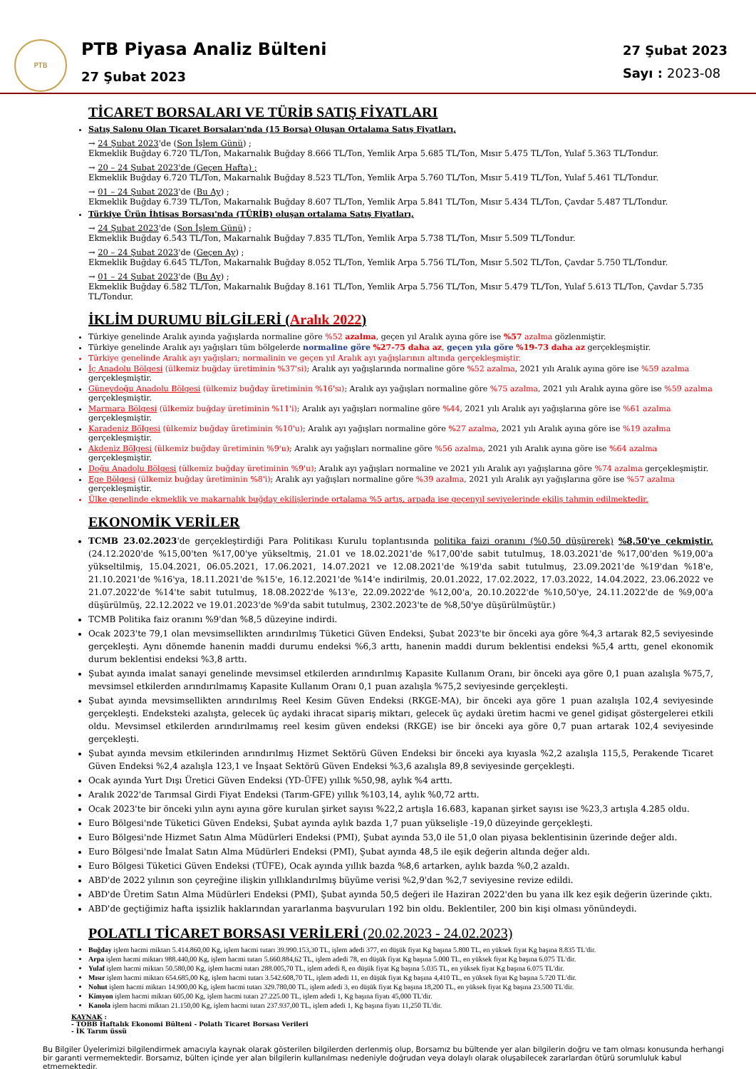PTB
PTB Piyasa Analiz Bülteni
27 Şubat 2023
27 Şubat 2023
Sayı : 2023-08
TİCARET BORSALARI VE TÜRİB SATIŞ FİYATLARI
Satış Salonu Olan Ticaret Borsaları'nda (15 Borsa) Oluşan Ortalama Satış Fiyatları,
→ 24 Şubat 2023'de (Son İşlem Günü) ;
Ekmeklik Buğday 6.720 TL/Ton, Makarnalık Buğday 8.666 TL/Ton, Yemlik Arpa 5.685 TL/Ton, Mısır 5.475 TL/Ton, Yulaf 5.363 TL/Tondur.
→ 20 – 24 Şubat 2023'de (Geçen Hafta) ;
Ekmeklik Buğday 6.720 TL/Ton, Makarnalık Buğday 8.523 TL/Ton, Yemlik Arpa 5.760 TL/Ton, Mısır 5.419 TL/Ton, Yulaf 5.461 TL/Tondur.
→ 01 – 24 Şubat 2023'de (Bu Ay) ;
Ekmeklik Buğday 6.739 TL/Ton, Makarnalık Buğday 8.607 TL/Ton, Yemlik Arpa 5.841 TL/Ton, Mısır 5.434 TL/Ton, Çavdar 5.487 TL/Tondur.
Türkiye Ürün İhtisas Borsası'nda (TÜRİB) oluşan ortalama Satış Fiyatları,
→ 24 Şubat 2023'de (Son İşlem Günü) ;
Ekmeklik Buğday 6.543 TL/Ton, Makarnalık Buğday 7.835 TL/Ton, Yemlik Arpa 5.738 TL/Ton, Mısır 5.509 TL/Tondur.
→ 20 – 24 Şubat 2023'de (Geçen Ay) ;
Ekmeklik Buğday 6.645 TL/Ton, Makarnalık Buğday 8.052 TL/Ton, Yemlik Arpa 5.756 TL/Ton, Mısır 5.502 TL/Ton, Çavdar 5.750 TL/Tondur.
→ 01 – 24 Şubat 2023'de (Bu Ay) ;
Ekmeklik Buğday 6.582 TL/Ton, Makarnalık Buğday 8.161 TL/Ton, Yemlik Arpa 5.756 TL/Ton, Mısır 5.479 TL/Ton, Yulaf 5.613 TL/Ton, Çavdar 5.735 TL/Tondur.
İKLİM DURUMU BİLGİLERİ (Aralık 2022)
Türkiye genelinde Aralık ayında yağışlarda normaline göre %52 azalma, geçen yıl Aralık ayına göre ise %57 azalma gözlenmiştir.
Türkiye genelinde Aralık ayı yağışları tüm bölgelerde normaline göre %27-75 daha az, geçen yıla göre %19-73 daha az gerçekleşmiştir.
Türkiye genelinde Aralık ayı yağışları; normalinin ve geçen yıl Aralık ayı yağışlarının altında gerçekleşmiştir.
İç Anadolu Bölgesi (ülkemiz buğday üretiminin %37'si); Aralık ayı yağışlarında normaline göre %52 azalma, 2021 yılı Aralık ayına göre ise %59 azalma gerçekleşmiştir.
Güneydoğu Anadolu Bölgesi (ülkemiz buğday üretiminin %16'sı); Aralık ayı yağışları normaline göre %75 azalma, 2021 yılı Aralık ayına göre ise %59 azalma gerçekleşmiştir.
Marmara Bölgesi (ülkemiz buğday üretiminin %11'i); Aralık ayı yağışları normaline göre %44, 2021 yılı Aralık ayı yağışlarına göre ise %61 azalma gerçekleşmiştir.
Karadeniz Bölgesi (ülkemiz buğday üretiminin %10'u); Aralık ayı yağışları normaline göre %27 azalma, 2021 yılı Aralık ayına göre ise %19 azalma gerçekleşmiştir.
Akdeniz Bölgesi (ülkemiz buğday üretiminin %9'u); Aralık ayı yağışları normaline göre %56 azalma, 2021 yılı Aralık ayına göre ise %64 azalma gerçekleşmiştir.
Doğu Anadolu Bölgesi (ülkemiz buğday üretiminin %9'u); Aralık ayı yağışları normaline ve 2021 yılı Aralık ayı yağışlarına göre %74 azalma gerçekleşmiştir.
Ege Bölgesi (ülkemiz buğday üretiminin %8'i); Aralık ayı yağışları normaline göre %39 azalma, 2021 yılı Aralık ayı yağışlarına göre ise %57 azalma gerçekleşmiştir.
Ülke genelinde ekmeklik ve makarnalık buğday ekilişlerinde ortalama %5 artış, arpada ise geçenyıl seviyelerinde ekiliş tahmin edilmektedir.
EKONOMİK VERİLER
TCMB 23.02.2023'de gerçekleştirdiği Para Politikası Kurulu toplantısında politika faizi oranını (%0,50 düşürerek) %8,50'ye çekmiştir. (24.12.2020'de %15,00'ten %17,00'ye yükseltmiş, 21.01 ve 18.02.2021'de %17,00'de sabit tutulmuş, 18.03.2021'de %17,00'den %19,00'a yükseltilmiş, 15.04.2021, 06.05.2021, 17.06.2021, 14.07.2021 ve 12.08.2021'de %19'da sabit tutulmuş, 23.09.2021'de %19'dan %18'e, 21.10.2021'de %16'ya, 18.11.2021'de %15'e, 16.12.2021'de %14'e indirilmiş, 20.01.2022, 17.02.2022, 17.03.2022, 14.04.2022, 23.06.2022 ve 21.07.2022'de %14'te sabit tutulmuş, 18.08.2022'de %13'e, 22.09.2022'de %12,00'a, 20.10.2022'de %10,50'ye, 24.11.2022'de de %9,00'a düşürülmüş, 22.12.2022 ve 19.01.2023'de %9'da sabit tutulmuş, 2302.2023'te de %8,50'ye düşürülmüştür.)
TCMB Politika faiz oranını %9'dan %8,5 düzeyine indirdi.
Ocak 2023'te 79,1 olan mevsimsellikten arındırılmış Tüketici Güven Endeksi, Şubat 2023'te bir önceki aya göre %4,3 artarak 82,5 seviyesinde gerçekleşti. Aynı dönemde hanenin maddi durumu endeksi %6,3 arttı, hanenin maddi durum beklentisi endeksi %5,4 arttı, genel ekonomik durum beklentisi endeksi %3,8 arttı.
Şubat ayında imalat sanayi genelinde mevsimsel etkilerden arındırılmış Kapasite Kullanım Oranı, bir önceki aya göre 0,1 puan azalışla %75,7, mevsimsel etkilerden arındırılmamış Kapasite Kullanım Oranı 0,1 puan azalışla %75,2 seviyesinde gerçekleşti.
Şubat ayında mevsimsellikten arındırılmış Reel Kesim Güven Endeksi (RKGE-MA), bir önceki aya göre 1 puan azalışla 102,4 seviyesinde gerçekleşti. Endeksteki azalışta, gelecek üç aydaki ihracat sipariş miktarı, gelecek üç aydaki üretim hacmi ve genel gidişat göstergelerei etkili oldu. Mevsimsel etkilerden arındırılmamış reel kesim güven endeksi (RKGE) ise bir önceki aya göre 0,7 puan artarak 102,4 seviyesinde gerçekleşti.
Şubat ayında mevsim etkilerinden arındırılmış Hizmet Sektörü Güven Endeksi bir önceki aya kıyasla %2,2 azalışla 115,5, Perakende Ticaret Güven Endeksi %2,4 azalışla 123,1 ve İnşaat Sektörü Güven Endeksi %3,6 azalışla 89,8 seviyesinde gerçekleşti.
Ocak ayında Yurt Dışı Üretici Güven Endeksi (YD-ÜFE) yıllık %50,98, aylık %4 arttı.
Aralık 2022'de Tarımsal Girdi Fiyat Endeksi (Tarım-GFE) yıllık %103,14, aylık %0,72 arttı.
Ocak 2023'te bir önceki yılın aynı ayına göre kurulan şirket sayısı %22,2 artışla 16.683, kapanan şirket sayısı ise %23,3 artışla 4.285 oldu.
Euro Bölgesi'nde Tüketici Güven Endeksi, Şubat ayında aylık bazda 1,7 puan yükselişle -19,0 düzeyinde gerçekleşti.
Euro Bölgesi'nde Hizmet Satın Alma Müdürleri Endeksi (PMI), Şubat ayında 53,0 ile 51,0 olan piyasa beklentisinin üzerinde değer aldı.
Euro Bölgesi'nde İmalat Satın Alma Müdürleri Endeksi (PMI), Şubat ayında 48,5 ile eşik değerin altında değer aldı.
Euro Bölgesi Tüketici Güven Endeksi (TÜFE), Ocak ayında yıllık bazda %8,6 artarken, aylık bazda %0,2 azaldı.
ABD'de 2022 yılının son çeyreğine ilişkin yıllıklandırılmış büyüme verisi %2,9'dan %2,7 seviyesine revize edildi.
ABD'de Üretim Satın Alma Müdürleri Endeksi (PMI), Şubat ayında 50,5 değeri ile Haziran 2022'den bu yana ilk kez eşik değerin üzerinde çıktı.
ABD'de geçtiğimiz hafta işsizlik haklarından yararlanma başvuruları 192 bin oldu. Beklentiler, 200 bin kişi olması yönündeydi.
POLATLI TİCARET BORSASI VERİLERİ (20.02.2023 - 24.02.2023)
Buğday işlem hacmi miktarı 5.414.860,00 Kg, işlem hacmi tutarı 39.990.153,30 TL, işlem adedi 377, en düşük fiyat Kg başına 5.800 TL, en yüksek fiyat Kg başına 8.835 TL'dir.
Arpa işlem hacmi miktarı 988.440,00 Kg, işlem hacmi tutarı 5.660.884,62 TL, işlem adedi 78, en düşük fiyat Kg başına 5.000 TL, en yüksek fiyat Kg başına 6.075 TL'dir.
Yulaf işlem hacmi miktarı 50.580,00 Kg, işlem hacmi tutarı 288.005,70 TL, işlem adedi 8, en düşük fiyat Kg başına 5.035 TL, en yüksek fiyat Kg başına 6.075 TL'dir.
Mısır işlem hacmi miktarı 654.685,00 Kg, işlem hacmi tutarı 3.542.608,70 TL, işlem adedi 11, en düşük fiyat Kg başına 4,410 TL, en yüksek fiyat Kg başına 5.720 TL'dir.
Nohut işlem hacmi miktarı 14.900,00 Kg, işlem hacmi tutarı 329.780,00 TL, işlem adedi 3, en düşük fiyat Kg başına 18,200 TL, en yüksek fiyat Kg başına 23.500 TL'dir.
Kimyon işlem hacmi miktarı 605,00 Kg, işlem hacmi tutarı 27.225.00 TL, işlem adedi 1, Kg başına fiyatı 45,000 TL'dir.
Kanola işlem hacmi miktarı 21.150,00 Kg, işlem hacmi tutarı 237.937,00 TL, işlem adedi 1, Kg başına fiyatı 11,250 TL'dir.
KAYNAK :
- TOBB Haftalık Ekonomi Bülteni - Polatlı Ticaret Borsası Verileri
- İK Tarım üssü
Bu Bilgiler Üyelerimizi bilgilendirmek amacıyla kaynak olarak gösterilen bilgilerden derlenmiş olup, Borsamız bu bültende yer alan bilgilerin doğru ve tam olması konusunda herhangi bir garanti vermemektedir. Borsamız, bülten içinde yer alan bilgilerin kullanılması nedeniyle doğrudan veya dolaylı olarak oluşabilecek zararlardan ötürü sorumluluk kabul etmemektedir.